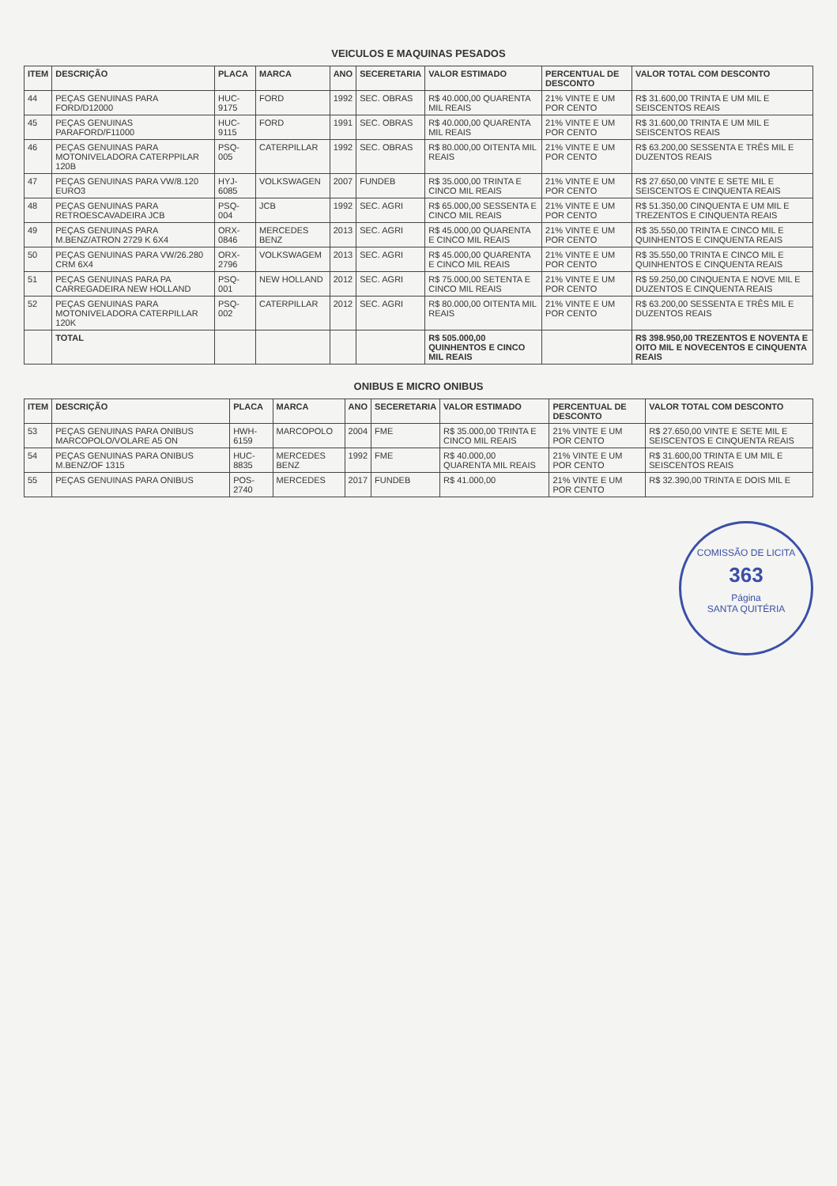VEICULOS E MAQUINAS PESADOS
| ITEM | DESCRIÇÃO | PLACA | MARCA | ANO | SECERETARIA | VALOR ESTIMADO | PERCENTUAL DE DESCONTO | VALOR TOTAL COM DESCONTO |
| --- | --- | --- | --- | --- | --- | --- | --- | --- |
| 44 | PEÇAS GENUINAS PARA FORD/D12000 | HUC-9175 | FORD | 1992 | SEC. OBRAS | R$ 40.000,00 QUARENTA MIL REAIS | 21% VINTE E UM POR CENTO | R$ 31.600,00 TRINTA E UM MIL E SEISCENTOS REAIS |
| 45 | PEÇAS GENUINAS PARAFORD/F11000 | HUC-9115 | FORD | 1991 | SEC. OBRAS | R$ 40.000,00 QUARENTA MIL REAIS | 21% VINTE E UM POR CENTO | R$ 31.600,00 TRINTA E UM MIL E SEISCENTOS REAIS |
| 46 | PEÇAS GENUINAS PARA MOTONIVELADORA CATERPPILAR 120B | PSQ-005 | CATERPILLAR | 1992 | SEC. OBRAS | R$ 80.000,00 OITENTA MIL REAIS | 21% VINTE E UM POR CENTO | R$ 63.200,00 SESSENTA E TRÊS MIL E DUZENTOS REAIS |
| 47 | PEÇAS GENUINAS PARA VW/8.120 EURO3 | HYJ-6085 | VOLKSWAGEN | 2007 | FUNDEB | R$ 35.000,00 TRINTA E CINCO MIL REAIS | 21% VINTE E UM POR CENTO | R$ 27.650,00 VINTE E SETE MIL E SEISCENTOS E CINQUENTA REAIS |
| 48 | PEÇAS GENUINAS PARA RETROESCAVADEIRA JCB | PSQ-004 | JCB | 1992 | SEC. AGRI | R$ 65.000,00 SESSENTA E CINCO MIL REAIS | 21% VINTE E UM POR CENTO | R$ 51.350,00 CINQUENTA E UM MIL E TREZENTOS E CINQUENTA REAIS |
| 49 | PEÇAS GENUINAS PARA M.BENZ/ATRON 2729 K 6X4 | ORX-0846 | MERCEDES BENZ | 2013 | SEC. AGRI | R$ 45.000,00 QUARENTA E CINCO MIL REAIS | 21% VINTE E UM POR CENTO | R$ 35.550,00 TRINTA E CINCO MIL E QUINHENTOS E CINQUENTA REAIS |
| 50 | PEÇAS GENUINAS PARA VW/26.280 CRM 6X4 | ORX-2796 | VOLKSWAGEM | 2013 | SEC. AGRI | R$ 45.000,00 QUARENTA E CINCO MIL REAIS | 21% VINTE E UM POR CENTO | R$ 35.550,00 TRINTA E CINCO MIL E QUINHENTOS E CINQUENTA REAIS |
| 51 | PEÇAS GENUINAS PARA PA CARREGADEIRA NEW HOLLAND | PSQ-001 | NEW HOLLAND | 2012 | SEC. AGRI | R$ 75.000,00 SETENTA E CINCO MIL REAIS | 21% VINTE E UM POR CENTO | R$ 59.250,00 CINQUENTA E NOVE MIL E DUZENTOS E CINQUENTA REAIS |
| 52 | PEÇAS GENUINAS PARA MOTONIVELADORA CATERPILLAR 120K | PSQ-002 | CATERPILLAR | 2012 | SEC. AGRI | R$ 80.000,00 OITENTA MIL REAIS | 21% VINTE E UM POR CENTO | R$ 63.200,00 SESSENTA E TRÊS MIL E DUZENTOS REAIS |
| | TOTAL | | | | | R$ 505.000,00 QUINHENTOS E CINCO MIL REAIS | | R$ 398.950,00 TREZENTOS E NOVENTA E OITO MIL E NOVECENTOS E CINQUENTA REAIS |
ONIBUS E MICRO ONIBUS
| ITEM | DESCRIÇÃO | PLACA | MARCA | ANO | SECERETARIA | VALOR ESTIMADO | PERCENTUAL DE DESCONTO | VALOR TOTAL COM DESCONTO |
| --- | --- | --- | --- | --- | --- | --- | --- | --- |
| 53 | PEÇAS GENUINAS PARA ONIBUS MARCOPOLO/VOLARE A5 ON | HWH-6159 | MARCOPOLO | 2004 | FME | R$ 35.000,00 TRINTA E CINCO MIL REAIS | 21% VINTE E UM POR CENTO | R$ 27.650,00 VINTE E SETE MIL E SEISCENTOS E CINQUENTA REAIS |
| 54 | PEÇAS GENUINAS PARA ONIBUS M.BENZ/OF 1315 | HUC-8835 | MERCEDES BENZ | 1992 | FME | R$ 40.000,00 QUARENTA MIL REAIS | 21% VINTE E UM POR CENTO | R$ 31.600,00 TRINTA E UM MIL E SEISCENTOS REAIS |
| 55 | PEÇAS GENUINAS PARA ONIBUS | POS-2740 | MERCEDES | 2017 | FUNDEB | R$ 41.000,00 | 21% VINTE E UM POR CENTO | R$ 32.390,00 TRINTA E DOIS MIL E |
COMISSÃO DE LICITA
363
Página
SANTA QUITÉRIA